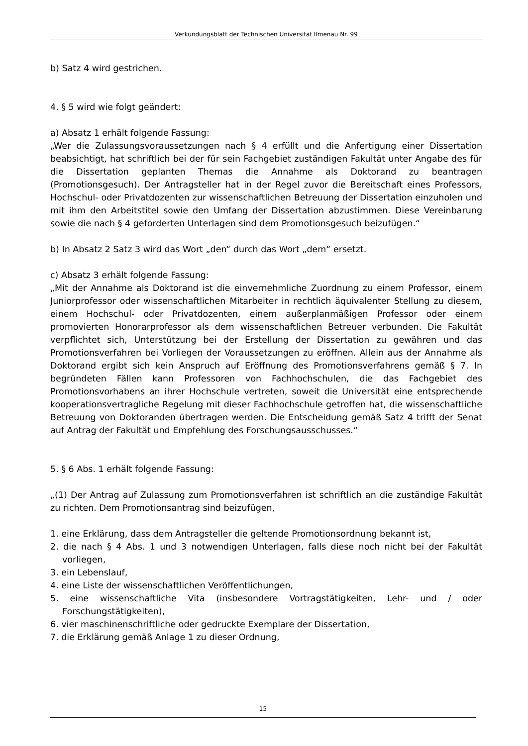Verkündungsblatt der Technischen Universität Ilmenau Nr. 99
b) Satz 4 wird gestrichen.
4. § 5 wird wie folgt geändert:
a) Absatz 1 erhält folgende Fassung:
„Wer die Zulassungsvoraussetzungen nach § 4 erfüllt und die Anfertigung einer Dissertation beabsichtigt, hat schriftlich bei der für sein Fachgebiet zuständigen Fakultät unter Angabe des für die Dissertation geplanten Themas die Annahme als Doktorand zu beantragen (Promotionsgesuch). Der Antragsteller hat in der Regel zuvor die Bereitschaft eines Professors, Hochschul- oder Privatdozenten zur wissenschaftlichen Betreuung der Dissertation einzuholen und mit ihm den Arbeitstitel sowie den Umfang der Dissertation abzustimmen. Diese Vereinbarung sowie die nach § 4 geforderten Unterlagen sind dem Promotionsgesuch beizufügen.“
b) In Absatz 2 Satz 3 wird das Wort „den“ durch das Wort „dem“ ersetzt.
c) Absatz 3 erhält folgende Fassung:
„Mit der Annahme als Doktorand ist die einvernehmliche Zuordnung zu einem Professor, einem Juniorprofessor oder wissenschaftlichen Mitarbeiter in rechtlich äquivalenter Stellung zu diesem, einem Hochschul- oder Privatdozenten, einem außerplanmäßigen Professor oder einem promovierten Honorarprofessor als dem wissenschaftlichen Betreuer verbunden. Die Fakultät verpflichtet sich, Unterstützung bei der Erstellung der Dissertation zu gewähren und das Promotionsverfahren bei Vorliegen der Voraussetzungen zu eröffnen. Allein aus der Annahme als Doktorand ergibt sich kein Anspruch auf Eröffnung des Promotionsverfahrens gemäß § 7. In begründeten Fällen kann Professoren von Fachhochschulen, die das Fachgebiet des Promotionsvorhabens an ihrer Hochschule vertreten, soweit die Universität eine entsprechende kooperationsvertragliche Regelung mit dieser Fachhochschule getroffen hat, die wissenschaftliche Betreuung von Doktoranden übertragen werden. Die Entscheidung gemäß Satz 4 trifft der Senat auf Antrag der Fakultät und Empfehlung des Forschungsausschusses.“
5. § 6 Abs. 1 erhält folgende Fassung:
„(1) Der Antrag auf Zulassung zum Promotionsverfahren ist schriftlich an die zuständige Fakultät zu richten. Dem Promotionsantrag sind beizufügen,
1. eine Erklärung, dass dem Antragsteller die geltende Promotionsordnung bekannt ist,
2. die nach § 4 Abs. 1 und 3 notwendigen Unterlagen, falls diese noch nicht bei der Fakultät vorliegen,
3. ein Lebenslauf,
4. eine Liste der wissenschaftlichen Veröffentlichungen,
5. eine wissenschaftliche Vita (insbesondere Vortragstätigkeiten, Lehr- und / oder Forschungstätigkeiten),
6. vier maschinenschriftliche oder gedruckte Exemplare der Dissertation,
7. die Erklärung gemäß Anlage 1 zu dieser Ordnung,
15